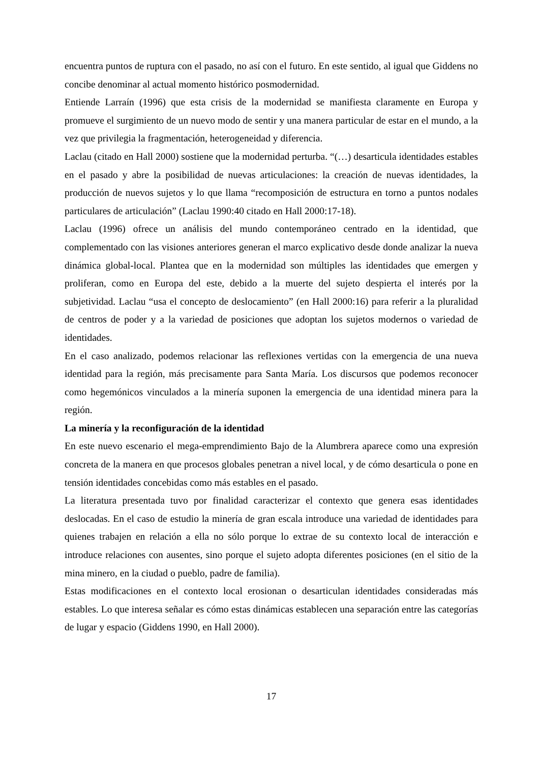encuentra puntos de ruptura con el pasado, no así con el futuro. En este sentido, al igual que Giddens no concibe denominar al actual momento histórico posmodernidad.
Entiende Larraín (1996) que esta crisis de la modernidad se manifiesta claramente en Europa y promueve el surgimiento de un nuevo modo de sentir y una manera particular de estar en el mundo, a la vez que privilegia la fragmentación, heterogeneidad y diferencia.
Laclau (citado en Hall 2000) sostiene que la modernidad perturba. “(…) desarticula identidades estables en el pasado y abre la posibilidad de nuevas articulaciones: la creación de nuevas identidades, la producción de nuevos sujetos y lo que llama “recomposición de estructura en torno a puntos nodales particulares de articulación” (Laclau 1990:40 citado en Hall 2000:17-18).
Laclau (1996) ofrece un análisis del mundo contemporáneo centrado en la identidad, que complementado con las visiones anteriores generan el marco explicativo desde donde analizar la nueva dinámica global-local. Plantea que en la modernidad son múltiples las identidades que emergen y proliferan, como en Europa del este, debido a la muerte del sujeto despierta el interés por la subjetividad. Laclau “usa el concepto de deslocamiento” (en Hall 2000:16) para referir a la pluralidad de centros de poder y a la variedad de posiciones que adoptan los sujetos modernos o variedad de identidades.
En el caso analizado, podemos relacionar las reflexiones vertidas con la emergencia de una nueva identidad para la región, más precisamente para Santa María. Los discursos que podemos reconocer como hegemónicos vinculados a la minería suponen la emergencia de una identidad minera para la región.
La minería y la reconfiguración de la identidad
En este nuevo escenario el mega-emprendimiento Bajo de la Alumbrera aparece como una expresión concreta de la manera en que procesos globales penetran a nivel local, y de cómo desarticula o pone en tensión identidades concebidas como más estables en el pasado.
La literatura presentada tuvo por finalidad caracterizar el contexto que genera esas identidades deslocadas. En el caso de estudio la minería de gran escala introduce una variedad de identidades para quienes trabajen en relación a ella no sólo porque lo extrae de su contexto local de interacción e introduce relaciones con ausentes, sino porque el sujeto adopta diferentes posiciones (en el sitio de la mina minero, en la ciudad o pueblo, padre de familia).
Estas modificaciones en el contexto local erosionan o desarticulan identidades consideradas más estables. Lo que interesa señalar es cómo estas dinámicas establecen una separación entre las categorías de lugar y espacio (Giddens 1990, en Hall 2000).
17